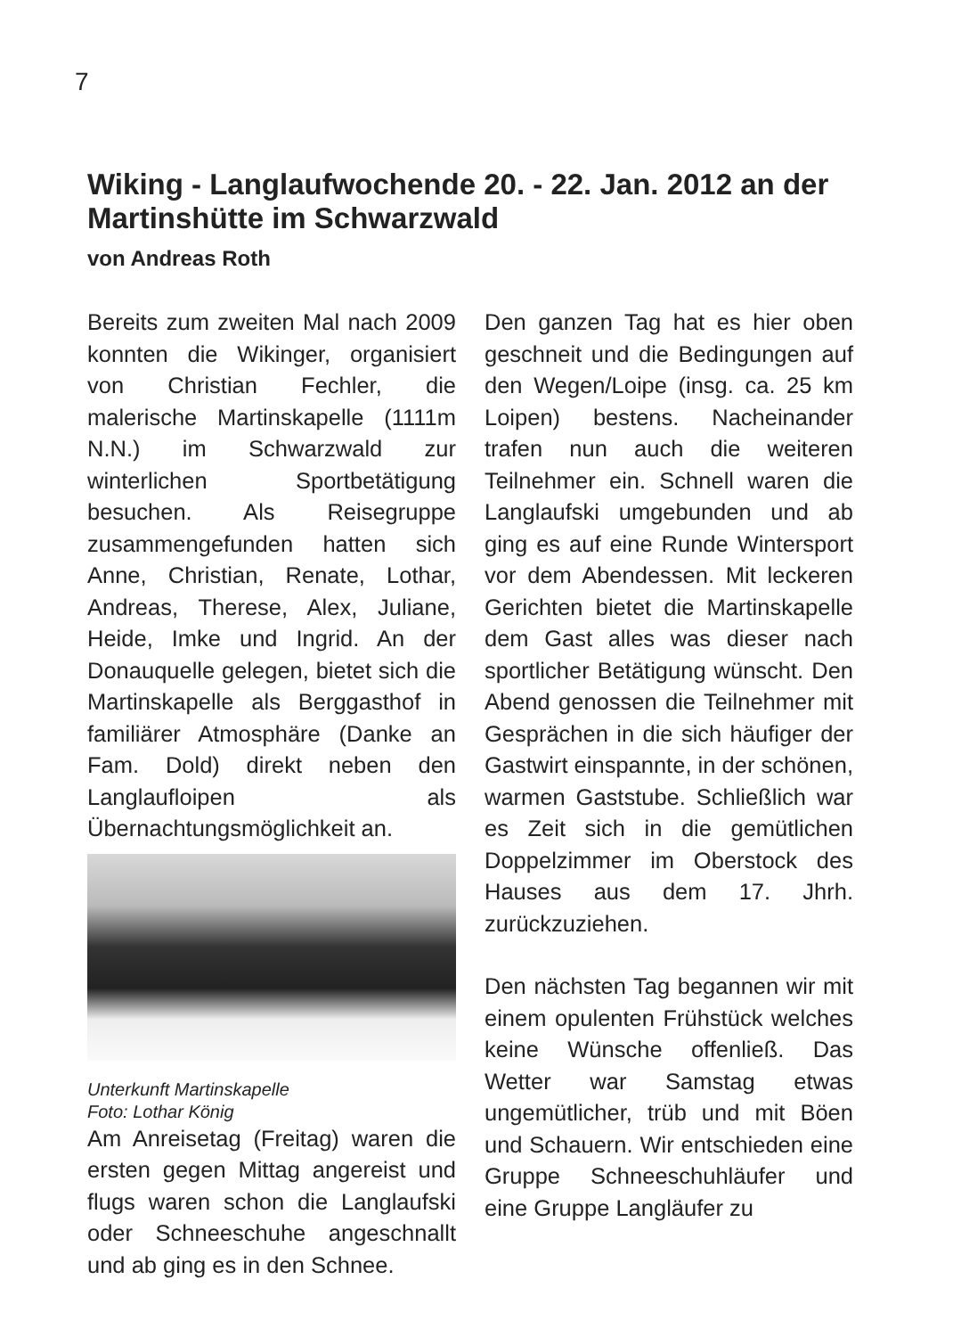7
Wiking - Langlaufwochende 20. - 22. Jan. 2012 an der Martinshütte im Schwarzwald
von Andreas Roth
Bereits zum zweiten Mal nach 2009 konnten die Wikinger, organisiert von Christian Fechler, die malerische Martinskapelle (1111m N.N.) im Schwarzwald zur winterlichen Sportbetätigung besuchen. Als Reisegruppe zusammengefunden hatten sich Anne, Christian, Renate, Lothar, Andreas, Therese, Alex, Juliane, Heide, Imke und Ingrid. An der Donauquelle gelegen, bietet sich die Martinskapelle als Berg­gasthof in familiärer Atmosphäre (Danke an Fam. Dold) direkt neben den Langlaufloipen als Übernachtungsmöglichkeit an.
Unterkunft Martinskapelle
Foto: Lothar König
Am Anreisetag (Freitag) waren die ersten gegen Mittag angereist und flugs waren schon die Langlaufski oder Schneeschuhe angeschnallt und ab ging es in den Schnee.
Den ganzen Tag hat es hier oben geschneit und die Bedingungen auf den Wegen/Loipe (insg. ca. 25 km Loipen) bestens. Nacheinander trafen nun auch die weiteren Teilnehmer ein. Schnell waren die Langlaufski um­gebunden und ab ging es auf eine Runde Wintersport vor dem Abendessen. Mit leckeren Gerichten bietet die Martins­kapelle dem Gast alles was dieser nach sportlicher Betätigung wünscht. Den Abend genossen die Teilnehmer mit Gesprächen in die sich häufiger der Gastwirt einspannte, in der schönen, warmen Gaststube. Schließlich war es Zeit sich in die gemütlichen Doppelzimmer im Oberstock des Hauses aus dem 17. Jhrh. zurückzuziehen.
Den nächsten Tag begannen wir mit einem opulenten Frühstück welches keine Wünsche offenließ. Das Wetter war Samstag etwas ungemütlicher, trüb und mit Böen und Schauern. Wir entschieden eine Gruppe Schneeschuhläufer und eine Gruppe Langläufer zu